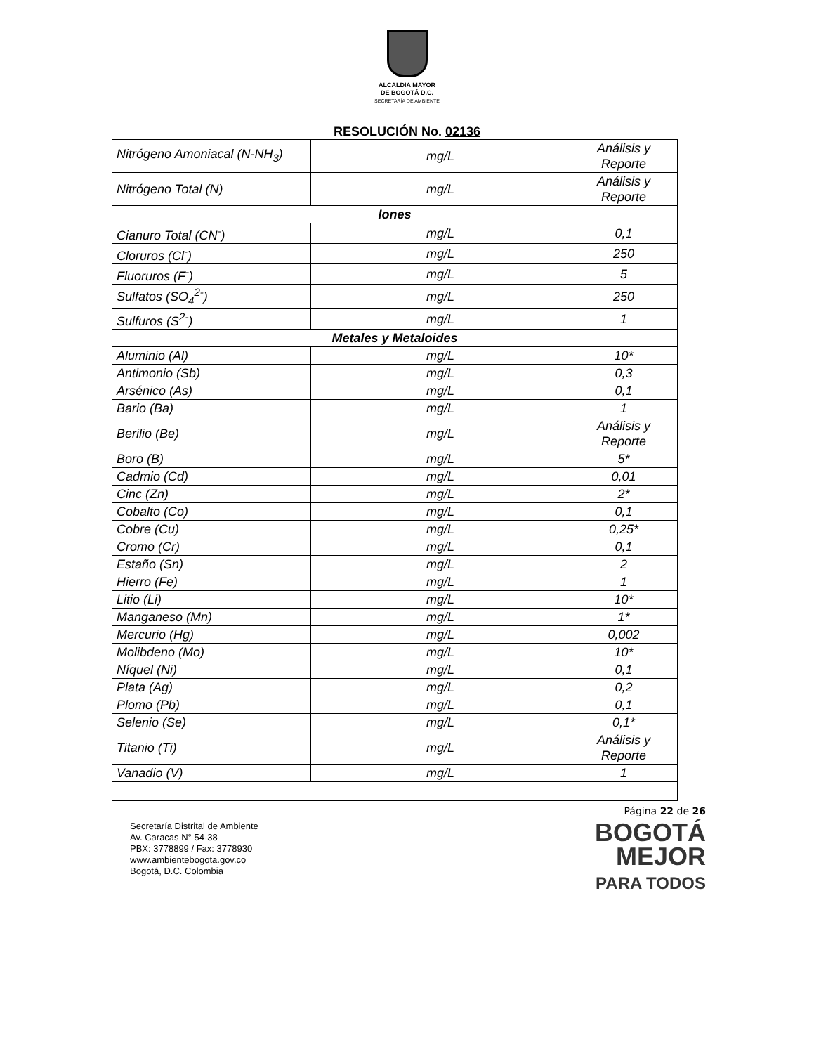ALCALDÍA MAYOR
DE BOGOTÁ D.C.
SECRETARÍA DE AMBIENTE
RESOLUCIÓN No. 02136
| Nitrógeno Amoniacal (N-NH<sub>3</sub>) | mg/L | Análisis y Reporte |
| Nitrógeno Total (N) | mg/L | Análisis y Reporte |
| Iones | | |
| Cianuro Total (CN<sup>-</sup>) | mg/L | 0,1 |
| Cloruros (Cl<sup>-</sup>) | mg/L | 250 |
| Fluoruros (F<sup>-</sup>) | mg/L | 5 |
| Sulfatos (SO<sub>4</sub><sup>2-</sup>) | mg/L | 250 |
| Sulfuros (S<sup>2-</sup>) | mg/L | 1 |
| Metales y Metaloides | | |
| Aluminio (Al) | mg/L | 10* |
| Antimonio (Sb) | mg/L | 0,3 |
| Arsénico (As) | mg/L | 0,1 |
| Bario (Ba) | mg/L | 1 |
| Berilio (Be) | mg/L | Análisis y Reporte |
| Boro (B) | mg/L | 5* |
| Cadmio (Cd) | mg/L | 0,01 |
| Cinc (Zn) | mg/L | 2* |
| Cobalto (Co) | mg/L | 0,1 |
| Cobre (Cu) | mg/L | 0,25* |
| Cromo (Cr) | mg/L | 0,1 |
| Estaño (Sn) | mg/L | 2 |
| Hierro (Fe) | mg/L | 1 |
| Litio (Li) | mg/L | 10* |
| Manganeso (Mn) | mg/L | 1* |
| Mercurio (Hg) | mg/L | 0,002 |
| Molibdeno (Mo) | mg/L | 10* |
| Níquel (Ni) | mg/L | 0,1 |
| Plata (Ag) | mg/L | 0,2 |
| Plomo (Pb) | mg/L | 0,1 |
| Selenio (Se) | mg/L | 0,1* |
| Titanio (Ti) | mg/L | Análisis y Reporte |
| Vanadio (V) | mg/L | 1 |
Secretaría Distrital de Ambiente
Av. Caracas N° 54-38
PBX: 3778899 / Fax: 3778930
www.ambientebogota.gov.co
Bogotá, D.C. Colombia
Página 22 de 26
BOGOTÁ
MEJOR
PARA TODOS